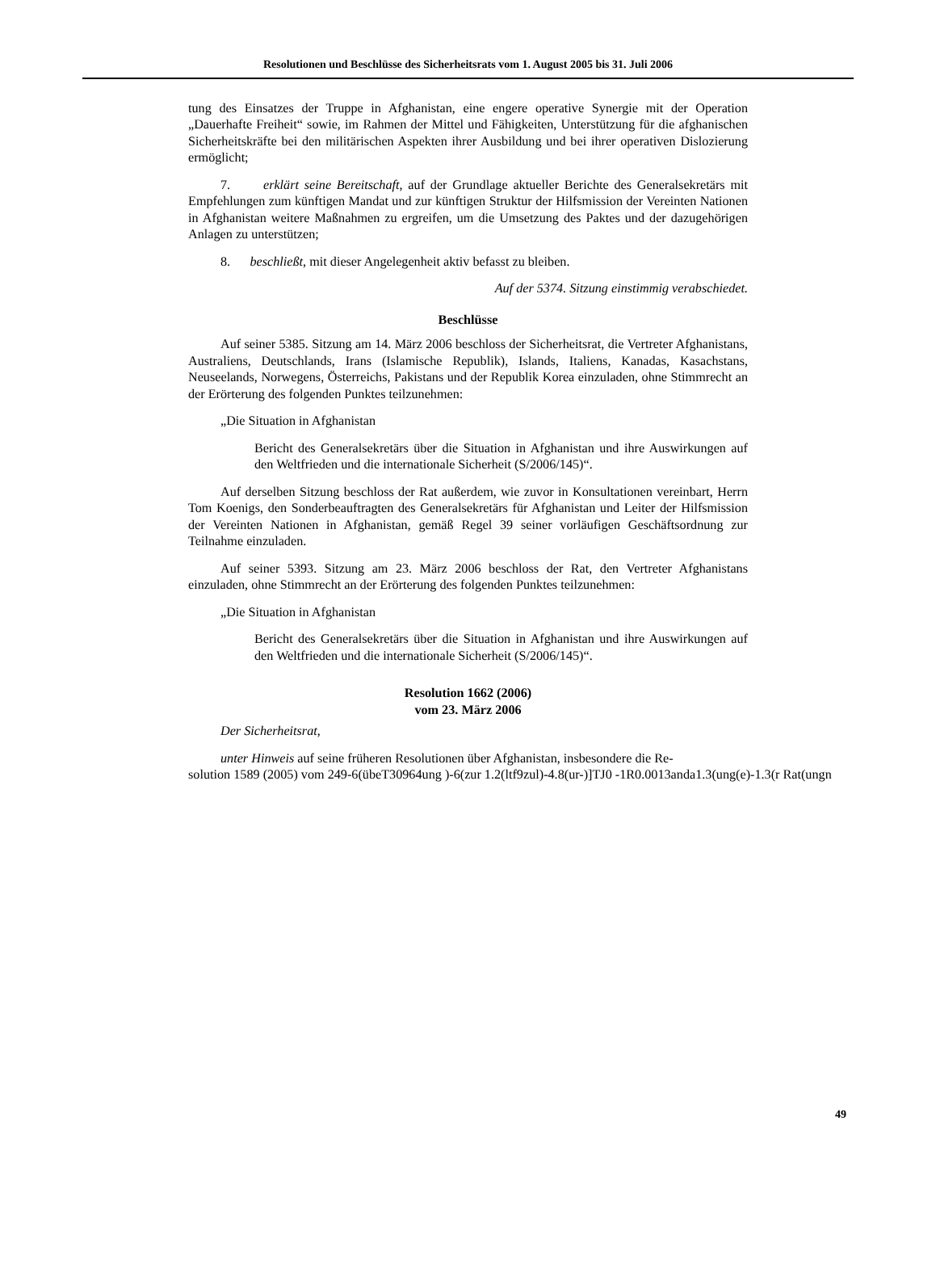Resolutionen und Beschlüsse des Sicherheitsrats vom 1. August 2005 bis 31. Juli 2006
tung des Einsatzes der Truppe in Afghanistan, eine engere operative Synergie mit der Operation „Dauerhafte Freiheit“ sowie, im Rahmen der Mittel und Fähigkeiten, Unterstützung für die afghanischen Sicherheitskräfte bei den militärischen Aspekten ihrer Ausbildung und bei ihrer operativen Dislozierung ermöglicht;
7. erklärt seine Bereitschaft, auf der Grundlage aktueller Berichte des Generalsekretärs mit Empfehlungen zum künftigen Mandat und zur künftigen Struktur der Hilfsmission der Vereinten Nationen in Afghanistan weitere Maßnahmen zu ergreifen, um die Umsetzung des Paktes und der dazugehörigen Anlagen zu unterstützen;
8. beschließt, mit dieser Angelegenheit aktiv befasst zu bleiben.
Auf der 5374. Sitzung einstimmig verabschiedet.
Beschlüsse
Auf seiner 5385. Sitzung am 14. März 2006 beschloss der Sicherheitsrat, die Vertreter Afghanistans, Australiens, Deutschlands, Irans (Islamische Republik), Islands, Italiens, Kanadas, Kasachstans, Neuseelands, Norwegens, Österreichs, Pakistans und der Republik Korea einzuladen, ohne Stimmrecht an der Erörterung des folgenden Punktes teilzunehmen:
„Die Situation in Afghanistan
Bericht des Generalsekretärs über die Situation in Afghanistan und ihre Auswirkungen auf den Weltfrieden und die internationale Sicherheit (S/2006/145)“.
Auf derselben Sitzung beschloss der Rat außerdem, wie zuvor in Konsultationen vereinbart, Herrn Tom Koenigs, den Sonderbeauftragten des Generalsekretärs für Afghanistan und Leiter der Hilfsmission der Vereinten Nationen in Afghanistan, gemäß Regel 39 seiner vorläufigen Geschäftsordnung zur Teilnahme einzuladen.
Auf seiner 5393. Sitzung am 23. März 2006 beschloss der Rat, den Vertreter Afghanistans einzuladen, ohne Stimmrecht an der Erörterung des folgenden Punktes teilzunehmen:
„Die Situation in Afghanistan
Bericht des Generalsekretärs über die Situation in Afghanistan und ihre Auswirkungen auf den Weltfrieden und die internationale Sicherheit (S/2006/145)“.
Resolution 1662 (2006)
vom 23. März 2006
Der Sicherheitsrat,
unter Hinweis auf seine früheren Resolutionen über Afghanistan, insbesondere die Re-
solution 1589 (2005) vom 249-6(übeT30964ung )-6(zur 1.2(ltf9zul)-4.8(ur-)]TJ0 -1R0.0013anda1.3(ung(e)-1.3(r Rat(ungn
49